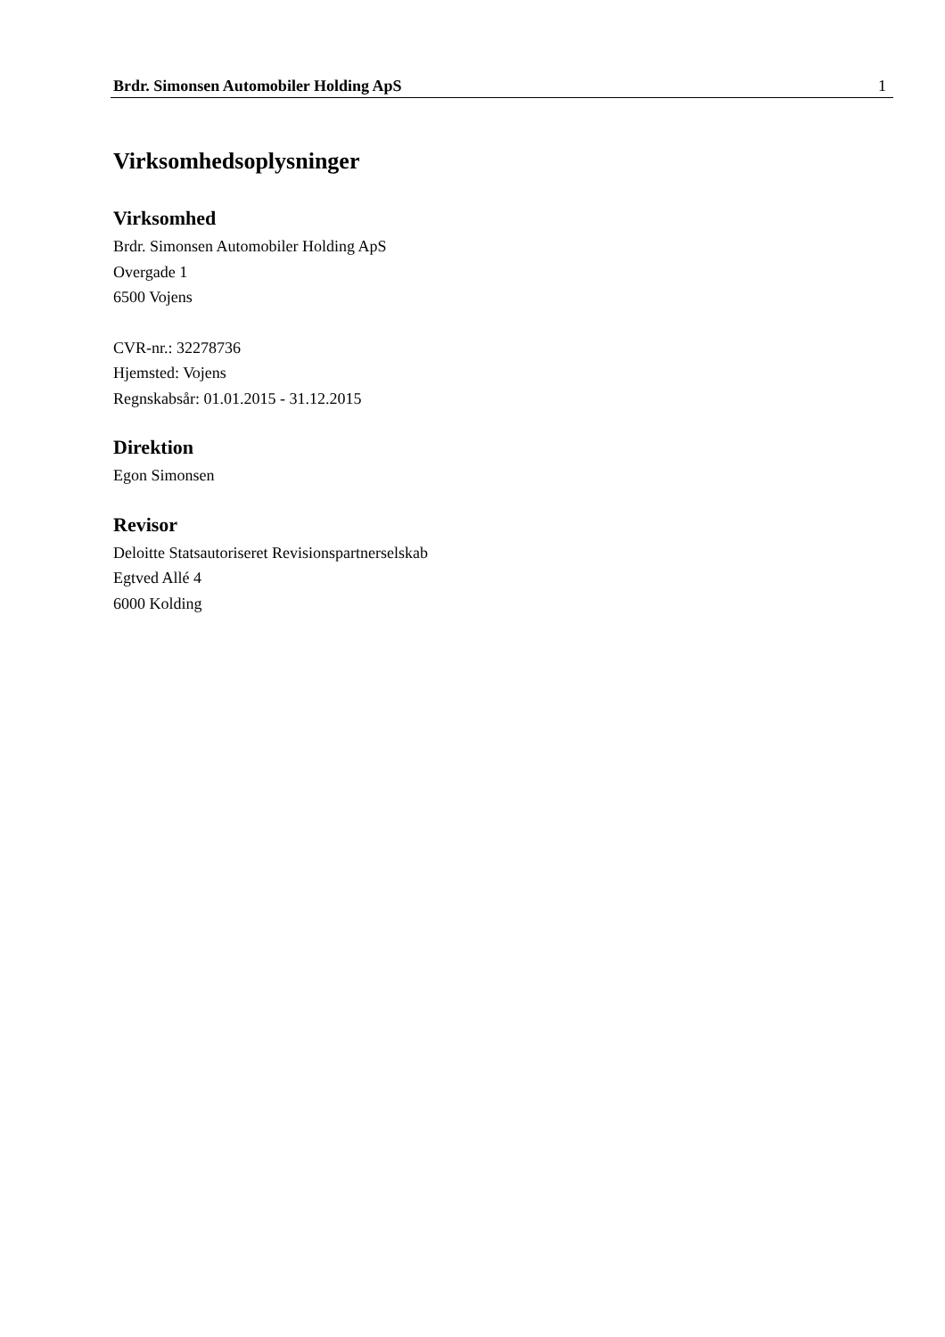Brdr. Simonsen Automobiler Holding ApS 1
Virksomhedsoplysninger
Virksomhed
Brdr. Simonsen Automobiler Holding ApS
Overgade 1
6500 Vojens
CVR-nr.: 32278736
Hjemsted: Vojens
Regnskabsår: 01.01.2015 - 31.12.2015
Direktion
Egon Simonsen
Revisor
Deloitte Statsautoriseret Revisionspartnerselskab
Egtved Allé 4
6000 Kolding